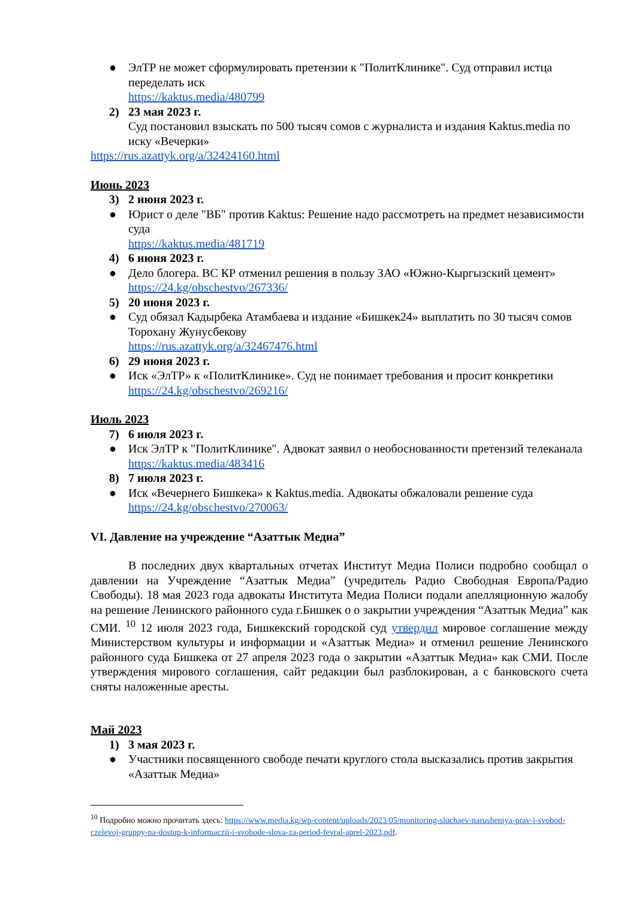● ЭлТР не может сформулировать претензии к "ПолитКлинике". Суд отправил истца переделать иск
https://kaktus.media/480799
2) 23 мая 2023 г.
Суд постановил взыскать по 500 тысяч сомов с журналиста и издания Kaktus.media по иску «Вечерки»
https://rus.azattyk.org/a/32424160.html
Июнь 2023
3) 2 июня 2023 г.
● Юрист о деле "ВБ" против Kaktus: Решение надо рассмотреть на предмет независимости суда
https://kaktus.media/481719
4) 6 июня 2023 г.
● Дело блогера. ВС КР отменил решения в пользу ЗАО «Южно-Кыргызский цемент»
https://24.kg/obschestvo/267336/
5) 20 июня 2023 г.
● Суд обязал Кадырбека Атамбаева и издание «Бишкек24» выплатить по 30 тысяч сомов Торохану Жунусбекову
https://rus.azattyk.org/a/32467476.html
6) 29 июня 2023 г.
● Иск «ЭлТР» к «ПолитКлинике». Суд не понимает требования и просит конкретики
https://24.kg/obschestvo/269216/
Июль 2023
7) 6 июля 2023 г.
● Иск ЭлТР к "ПолитКлинике". Адвокат заявил о необоснованности претензий телеканала
https://kaktus.media/483416
8) 7 июля 2023 г.
● Иск «Вечернего Бишкека» к Kaktus.media. Адвокаты обжаловали решение суда
https://24.kg/obschestvo/270063/
VI. Давление на учреждение “Азаттык Медиа”
В последних двух квартальных отчетах Институт Медиа Полиси подробно сообщал о давлении на Учреждение “Азаттык Медиа” (учредитель Радио Свободная Европа/Радио Свободы). 18 мая 2023 года адвокаты Института Медиа Полиси подали апелляционную жалобу на решение Ленинского районного суда г.Бишкек о о закрытии учреждения “Азаттык Медиа” как СМИ. <sup>10</sup> 12 июля 2023 года, Бишкекский городской суд утвердил мировое соглашение между Министерством культуры и информации и «Азаттык Медиа» и отменил решение Ленинского районного суда Бишкека от 27 апреля 2023 года о закрытии «Азаттык Медиа» как СМИ. После утверждения мирового соглашения, сайт редакции был разблокирован, а с банковского счета сняты наложенные аресты.
Май 2023
1) 3 мая 2023 г.
● Участники посвященного свободе печати круглого стола высказались против закрытия «Азаттык Медиа»
<sup>10</sup> Подробно можно прочитать здесь: https://www.media.kg/wp-content/uploads/2023/05/monitoring-sluchaev-narusheniya-prav-i-svobod-czelevoj-gruppy-na-dostup-k-informaczii-i-svobode-slova-za-period-fevral-aprel-2023.pdf.